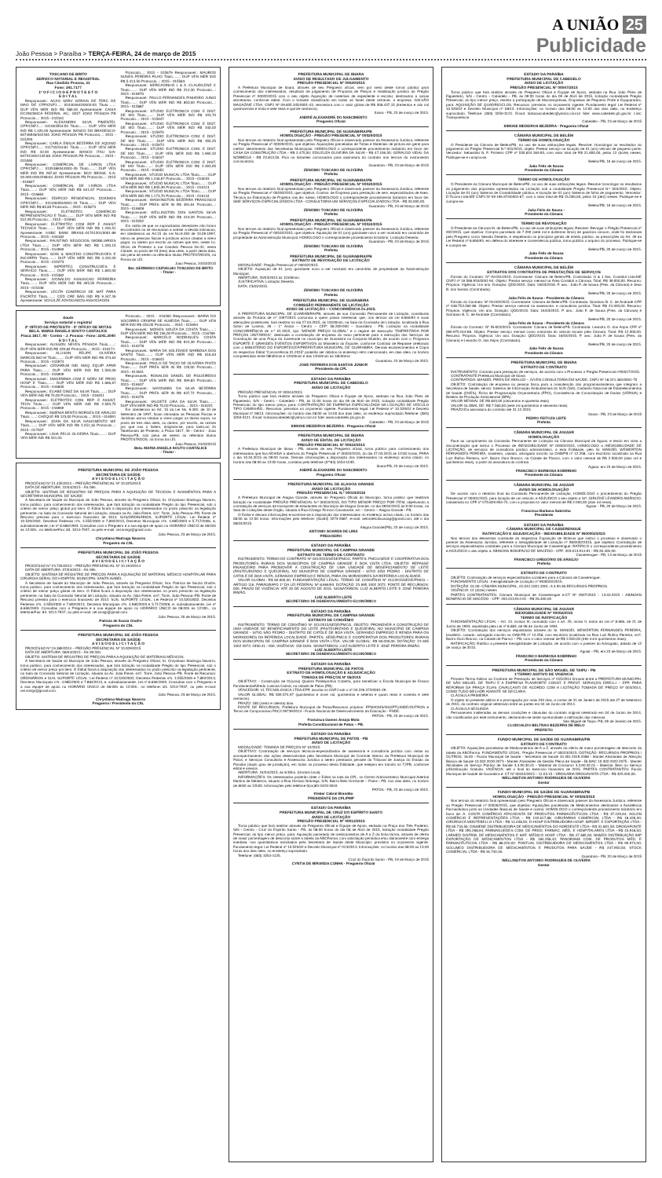A UNIÃO 25
Publicidade
João Pessoa > Paraíba > TERÇA-FEIRA, 24 de março de 2015
TOSCANO DE BRITO
SERVICO NOTARIAL E REGISTRAL
Rua Cândido Pessoa, 31
Fone: 241.7177
1º O F I C I O D E P R O T E S T O
E D I T A L
Responsavel.: ACAO SERV GERAIS DE TERC DE MAO DE CPF/CNPJ....: 024404642/0002-03 Titulo.......: DUP VEN MER IND R$ 589,00 Apresentante: CAIXA ECONOMICA FEDERAL AG.: 0037 JOAO PESSOA PB Protocolo...: 2015 - 015161
Responsavel.: ALEXANDRA SILVA PIMENTEL CPF/CNPJ....: 041063554-50 Titulo.......: DUP VEN MER IND R$ 1.420,00 Apresentante: BANCO DO BRADESCO-60746948/342340 JOAO PESSOA PB Protocolo...: 2015 - 015293
Responsavel.: CARLA EMILIA BEZERRA DE AQUINO CPF/CNPJ....: 011733234-81 Titulo.......: DUP VEN MER IND R$ 32,00 Apresentante: BANCO ITAU S/A-60701190/4132-80 JOAO PESSOA PB Protocolo...: 2015 - 015060
Responsavel.: COMERCIAL DE LIVROS LTDA CPF/CNPJ....: 010538934/0001-35 Titulo.......: DUP VEN MER IND R$ 287,62 Apresentante: BCO BRASIL S.A-00.000.000/4298-64 JOAO PESSOA PB Protocolo...: 2015 - 016847
Responsavel.: COMERCIAL DE LIVROS LTDA Titulo.......: DUP VEN MER IND R$ 641,67 Protocolo...: 2015 - 016864
Responsavel.: EDIFICIO RESIDENCIAL DOKIMOS CPF/CNPJ....: 011108450/0001-19 Titulo.......: DUP VEN MER IND R$ 85,83 Protocolo...: 2015 - 015873
Responsavel.: ELETROTEC COMERCIO REPRESENTACAO E Titulo.......: DUP VEN MER IND R$ 512,95 Protocolo...: 2015 - 015981
Responsavel.: ELETROTEC COM REP E ASSIST TECNICA Titulo.......: DUP VEN MER IND R$ 1.240,51 Apresentante: HSBC BANK BRASIL-01701201/0001-89 Protocolo...: 2015 - 016182
Responsavel.: FAUSTINO NEGOCIOS IMOBILIARIOS LTDA Titulo.......: DUP VEN MER IND R$ 1.200,15 Protocolo...: 2015 - 014990
Responsavel.: GOIS & MACEDO CONSTRUCOES E INCORPO Titulo.......: DUP VEN MER IND R$ 4.432,00 Protocolo...: 2015 - 015273
Responsavel.: IMPERTEC CONSTRUCOES E SERVICO Titulo.......: DUP VEN MER IND R$ 1.840,00 Protocolo...: 2015 - 015382
Responsavel.: IVONALDO ASSUNCAO FERREIRA Titulo.......: DUP VEN MER IND R$ 495,50 Protocolo...: 2015 - 015348
Responsavel.: LECITA COMERCIO DE MAT PARA ESCRITO Titulo.......: CED CRE BAN IND R$ 9.447,26 Apresentante: SCHULZE ADVOGADOS ASSOCIADOS
Protocolo...: 2015 - 015679 Responsavel.: MAUROD NUNES PEREIRA FILHO Titulo.......: DUP VEN MER IND R$ 5.413,50 Protocolo...: 2015 - 015583
Responsavel.: MERCADINHO L & A -CLAUDILENE C Titulo.......: DUP VEN MER IND R$ 212,30 Protocolo...: 2015 - 016970
Responsavel.: PAULO FERNANDES PINHEIRO JUNIO Titulo.......: DUP VEN MER IND R$ 850,00 Protocolo...: 2015 - 015887
Responsavel.: STUDIO ELETRONICA COM. E DIST. DE MO Titulo.......: DUP VEN MER IND R$ 103,70 Protocolo...: 2015 - 015947
Responsavel.: STUDIO ELETRONICA COM. E DIST. DE MO Titulo.......: DUP VEN MER IND R$ 340,02 Protocolo...: 2015 - 015970
Responsavel.: STUDIO ELETRONICA COM. E DIST. DE MO Titulo.......: DUP VEN MER IND R$ 355,25 Protocolo...: 2015 - 015973
Responsavel.: STUDIO ELETRONICA COM. E DIST. DE MO Titulo.......: DUP VEN MER IND R$ 1.990,32 Protocolo...: 2015 - 016047
Responsavel.: STUDIO ELETRONICA COM. E DIST. DE MO Titulo.......: DUP VEN MER IND R$ 2.493,95 Protocolo...: 2015 - 016051
Responsavel.: STUDIO MUSICAL LTDA Titulo.......: DUP VEN MER IND R$ 1.246,97 Protocolo...: 2015 - 016033
Responsavel.: STUDIO MUSICAL LTDA Titulo.......: DUP VEN MER IND R$ 1.605,39 Protocolo...: 2015 - 016113
Responsavel.: STUDIO MUSICAL LTDA Titulo.......: DUP VEN MER IND R$ 1.173,70 Protocolo...: 2015 - 016144
Responsavel.: WASHINGTON BEZERRA FRANCISCO Titulo.......: DUP PRES SER IN R$ 491,64 Protocolo...: 2015 - 016828
Responsavel.: WELLINGTON DOS SANTOS SILVA Titulo.......: DUP VEN MER IND R$ 419,29 Protocolo...: 2015 - 015052
Em razão de que os supracitados devedores não foram encontrados ou se recusaram a aceitar a devida intimacao, em obediencia ao Art.15 da Lei No.9.492 de 10.09.1997, intimo as pessoas físicas e jurídicas acima citadas a virem pagar, ou darem por escrito as razoes que tem, neste 1o. Ofício de Protesto a rua Candido Pessoa No.31, nesta Cidade, no prazo de 03 (tres) dias uteis, a partir desta data, sob pena de serem os referidos títulos PROTESTADOS, na Forma da LEI.
Joao Pessoa, 24/03/2015
Bel. GERMANO CARVALHO TOSCANO DE BRITO
- Titular -
Souto
Serviço notarial e registral
2º OFÍCIO DE PROTESTO - 5º OFÍCIO DE NOTAS
BELA. MARIA ÂNGELA SOUTO CANTALICE
Praca 1817, 40 - Centro - J. Pessoa - Fone: 3241.3040
E D I T A L
Responsavel.: ALISSON NEVES PESSOA Titulo.......: DUP VEN MER IND R$ 429,84 Protocolo...: 2015 - 016171
Responsavel.: ALLISON FELIPE OLIVEIRA MARCOLINO M Titulo.......: DUP VEN MER IND R$ 373,62 Protocolo...: 2015 - 015974
Responsavel.: CENARIUM IND. MAQ. EQUIP. APAR PARA Titulo.......: DUP VEN MER IND R$ 1.500,00 Protocolo...: 2015 - 016909
Responsavel.: DIAGFARMA COM E SERV DE PROD HOSP E Titulo.......: DUP VEN MER IND R$ 1.666,67 Protocolo...: 2015 - 016835
Responsavel.: ELIABE DINIZ DA SILVA Titulo.......: DUP VEN MER IND R$ 70,00 Protocolo...: 2015 - 016201
Responsavel.: ELETROTEC COM. REP. E ASSIST. TECN Titulo.......: DUP VEN MER IND R$ 2.593,75 Protocolo...: 2015 - 016969
Responsavel.: ISMENIA BENTO BORGES DE ARAUJO Titulo.......: CHEQUE R$ 123,00 Protocolo...: 2015 - 016591
Responsavel.: JOAN DA SILVA NASCIMENTO ME Titulo.......: DUP VEN MER IND R$ 2.251,18 Protocolo...: 2015 - 017007
Responsavel.: LIGIA FELIX OLIVEIRA Titulo.......: DUP VEN MER IND R$ 331,03
Protocolo...: 2015 - 016300 Responsavel.: MARIA DO SOCORRO CRISPIM DE ALMEIDA Titulo.......: DUP VEN MER IND R$ 450,00 Protocolo...: 2015 - 015694
Responsavel.: MOISES SOUZA DA COSTA Titulo.......: DUP VEN MER IND R$ 156,00 Protocolo...: 2015 - 016789
Responsavel.: MARCELO RODRIGUES COSTA Titulo.......: DUP VEN MER IND R$ 924,39 Protocolo...: 2015 - 016278
Responsavel.: MARIA DA SOLEDADE BARBOSA DOS SANTO Titulo.......: DUP VEN MER IND R$ 616,63 Protocolo...: 2015 - 016643
Responsavel.: PAULO DE TACIO DE OLIVEIRA PINTO Titulo.......: DUP PRES SER IN R$ 120,00 Protocolo...: 2015 - 013631
Responsavel.: RONALDO DANIEL DE FIGUEIREDO Titulo.......: DUP VEN MER IND R$ 399,83 Protocolo...: 2015 - 016637
Responsavel.: SAYONARA DA SILVA BEZERRA Titulo.......: DUP PRES SER IN R$ 637,72 Protocolo...: 2015 - 016276
Responsavel.: VALDETE LIRA DA SILVA Titulo.......: DUP VEN MER IND R$ 70,00 Protocolo...: 2015 - 016221
Em obediencia ao Art. 15 da Lei No. 9.492, de 10 de Setembro de 1997, ficam intimadas as Pessoas Fisicas e Juridicas acima citadas a virem pagar os titulos supra, no prazo de tres dias uteis, ou darem, por escrito, as razoes por que nao o fazem, dirigindo-se, para tanto,ao 2o Tabelionato de Protesto, a Praca 1817, 40 - Centro - Joao Pessoa-PB, sob pena de serem os referidos titulos PROTESTADOS, na forma da LEI.
Joao Pessoa, 24/03/2015
Bela. MARIA ANGELA SOUTO CANTALICE
- Titular -
PREFEITURA MUNICIPAL DE JOÃO PESSOA
SECRETARIA DE SAÚDE
A V I S O D E L I C I T A Ç Ã O
PROCESSO Nº 21.435/2014 – PREGÃO PRESENCIAL Nº 10.025/2015
DATA DE ABERTURA: 22/04/2015 - ÀS 09h.
OBJETO: SISTEMA DE REGISTRO DE PREÇOS PARA A AQUISIÇÃO DE TECIDOS E AVIAMENTOS PARA A SECRETARIA MUNICIPAL DE SAÚDE
A Secretaria de Saúde do Município de João Pessoa, através do Pregoeiro Oficial, Sr. Chrystiano Madruga Navarro, torna público, para conhecimento dos interessados, que fará licitação na modalidade Pregão do tipo Presencial, sob o critério de menor preço global por item. O Edital ficará à disposição dos interessados no prazo prescrito na legislação pertinente, na Sala da Comissão Setorial de Licitação, situada na Av. Júlia Freire, s/nº, Torre, João Pessoa–PB. Fonte de Recurso prevista para o exercício financeiro de 2014: SUS/ORDINÁRIOS. SUPORTE LEGAL: Lei Federal nº 10.520/2002, Decretos Federais nºs. 3.555/2000 e 7.892/2013, Decretos Municipais nºs. 4.985/2003 e 5.717/2006, e, subsidiariamente, Lei nº 8.666/1993. Consultas com o Pregoeiro e a sua equipe de apoio no HORÁRIO ÚNICO de 08:00h às 12:00h., no telefone/Fax: 83. 3214-7937, ou pelo e-mail: cel.smsjp@gmail.com.
João Pessoa, 23 de Março de 2015.
Chrystiano Madruga Navarro
Pregoeiro da CSL
PREFEITURA MUNICIPAL DE JOÃO PESSOA
SECRETARIA DE SAÚDE
A V I S O D E L I C I T A Ç Ã O
PROCESSO Nº 23.726/2013 – PREGÃO PRESENCIAL Nº 10.193/2014
DATA DE ABERTURA: 07/04/2015 - ÀS 09h.
OBJETO: SISTEMA DE REGISTRO DE PREÇOS PARA A AQUISIÇÃO DE MATERIAL MÉDICO HOSPITALAR PARA CIRURGIA GERAL DO HOSPITAL MUNICIPAL SANTA ISABEL
A Secretaria de Saúde do Município de João Pessoa, através da Pregoeira Oficial, Sra. Patrícia de Souza Onofre, torna público, para conhecimento dos interessados, que fará licitação na modalidade Pregão do tipo Presencial, sob o critério de menor preço global do item. O Edital ficará à disposição dos interessados no prazo prescrito na legislação pertinente, na Sala da Comissão Setorial de Licitação, situada na Av. Júlia Freire, s/nº, Torre, João Pessoa–PB. Fonte de Recurso prevista para o exercício financeiro de 2014: SUS. SUPORTE LEGAL: Lei Federal nº 10.520/2002, Decretos Federais nºs. 3.555/2000 e 7.892/2013, Decretos Municipais nºs. 4.985/2003 e 5.717/2006, e, subsidiariamente, Lei nº 8.666/1993. Consultas com a Pregoeira e a sua equipe de apoio no HORÁRIO ÚNICO de 08:00h às 12:00h., no telefone/Fax: 83. 3214-7937, ou pelo e-mail: cel.smsjp@gmail.com.
João Pessoa, 20 de Março de 2015.
Patrícia de Souza Onofre
Pregoeira da CSL
PREFEITURA MUNICIPAL DE JOÃO PESSOA
SECRETARIA DE SAÚDE
A V I S O D E L I C I T A Ç Ã O
PROCESSO Nº 19.389/2014 – PREGÃO PRESENCIAL Nº 10.009/2015
DATA DE ABERTURA: 08/04/2015 - ÀS 09:30h.
OBJETO: SISTEMA DE REGISTRO DE PREÇOS PARA A AQUISIÇÃO DE MATERIAIS MÉDICOS.
A Secretaria de Saúde do Município de João Pessoa, através do Pregoeiro Oficial, Sr. Chrystiano Madruga Navarro, torna público, para conhecimento dos interessados, que fará licitação na modalidade Pregão do tipo Presencial, sob o critério de menor preço por item. O Edital ficará à disposição dos interessados no prazo prescrito na legislação pertinente, na Sala da Comissão Setorial de Licitação, situada na Av. Júlia Freire, s/nº, Torre, João Pessoa–PB. Fonte de Recursos: ORDINÁRIOS e SUS. SUPORTE LEGAL: Lei Federal nº 10.520/2002, Decretos Federais nºs. 3.555/2000 e 7.892/2013, Decretos Municipais nºs. 4.985/2003 e 7.884/2013, e, subsidiariamente, Lei nº 8.666/1993. Consultas com o Pregoeiro e a sua equipe de apoio no HORÁRIO ÚNICO de 08:00h às 12:00h., no telefone: 83. 3214-7937, ou pelo e-mail: cel.smsjp@gmail.com.
João Pessoa, 23 de Março de 2015.
Chrystiano Madruga Navarro
Pregoeiro / Presidente da CSL
PREFEITURA MUNICIPAL DE IBIARA
AVISO DE RESULTADO DE JULGAMENTO
PREGÃO PRESENCIAL Nº 00020/2015
A Prefeitura Municipal de Ibiara, através de seu Pregoeiro oficial, vem por meio deste tornar público para conhecimento dos interessados, resultado de julgamento de Proposta de Preços e Habilitação jurídica do Pregão Presencial nº 00020/2015 com o seu objeto Aquisição de materiais de expediente e escolar, destinados a varias secretarias, conforme edital. Com o licitante classificado em todas as fases deste certame, a empresa: GALVÃO MAGAZINE LTDA, CNPJ Nº 09.605.345/0001-43, vencedora com o valor global de R$ 308.437,15 (trezentos e oito mil quatrocentos e trinta e sete reais e quinze centavos).
Ibiara - PB, 23 de março de 2015.
ANDRÉ ALEXANDRE DO NASCIMENTO
Pregoeiro Oficial
PREFEITURA MUNICIPAL DE GUARABIRA/PB
HOMOLOGAÇÃO - PREGÃO PRESENCIAL Nº 00029/2015
Nos termos do relatório final apresentado pelo Pregoeiro Oficial e observado parecer da Assessoria Jurídica, referente ao Pregão Presencial nº 00029/2015, que objetiva: Aquisições parceladas de Tintas e Materiais de pintura em geral para melhor atendimento das Secretarias Municipais; HOMOLOGO o correspondente procedimento licitatório em favor de: CASA DA CONSTRUÇÃO LTDA - R$ 2.475,50; EDILEUZA OLIVEIRA DA SILVA - R$ 47.106,50; GERALDO VIDAL DA NÓBREGA - R$ 22.813,50. Fica os licitantes convocados para assinatura do contrato nos termos do instrumento convocatório.
Guarabira - PB, 23 de Março de 2015
ZENÓBIO TOSCANO DE OLIVEIRA
Prefeito
PREFEITURA MUNICIPAL DE GUARABIRA/PB
HOMOLOGAÇÃO - PREGÃO PRESENCIAL Nº 00030/2015
Nos termos do relatório final apresentado pelo Pregoeiro Oficial e observado parecer da Assessoria Jurídica, referente ao Pregão Presencial nº 00030/2015, que objetiva: Contrat. de Empresa para prestação de serv. especializados de Ases. Técnica na Elaboração de Projetos nas div. áreas; HOMOLOGO o correspondente procedimento licitatório em favor de: SME SERVIÇOS ESPECIALIZADOS LTDA - CONSULTORIA UM SERVIÇOS ESPECIALIZADOS LTDA - R$ 30.000,00.
Guarabira - PB, 23 de Março de 2015
ZENÓBIO TOSCANO DE OLIVEIRA
Prefeito
PREFEITURA MUNICIPAL DE GUARABIRA/PB
HOMOLOGAÇÃO - PREGÃO PRESENCIAL Nº 00032/2015
Nos termos do relatório final apresentado pelo Pregoeiro Oficial e observado parecer da Assessoria Jurídica, referente ao Pregão Presencial nº 00032/2015, que objetiva: Aquisição de 01 (um) guindaste novo a ser montado em caminhão de propriedade da Administração Municipal; HOMOLOGO o correspondente procedimento licitatório: Licitação Deserta.
Guarabira - PB, 23 de Março de 2015
ZENÓBIO TOSCANO DE OLIVEIRA
Prefeito
PREFEITURA MUNICIPAL DE GUARABIRA/PB
EXTRATO DE REVOGAÇÃO DE LICITAÇÃO
MODALIDADE: Pregão Presencial nº 00032/2015.
OBJETO: Aquisição de 01 (um) guindaste novo a ser montado em caminhão de propriedade da Administração Municipal.
ABERTURA: 20/03/2015 às 11h00min.
JUSTIFICATIVA: Licitação Deserta.
DATA: 23/03/2015.
ZENÓBIO TOSCANO DE OLIVEIRA
Prefeito
PREFEITURA MUNICIPAL DE GUARABIRA
COMISSÃO PERMANENTE DE LICITAÇÃO
AVISO DE LICITAÇÃO – CONCORRÊNCIA 01.2015.
A PREFEITURA MUNICIPAL DE GUARABIRA/PB, através de sua Comissão Permanente de Licitação, constituída através da Portaria de nº 1097/2015 comunica a quem possa interessar que, nos termos da Lei 8.666/93 e suas alterações posteriores, fará realizar no dia 27.04.2015, às 10h00min, na Sala da Comissão de Licitação, localizada à Rua Solon de Lucena, 26 – 1° Andar – Centro – CEP: 58.200-000 – Guarabira - PB, Licitação na modalidade CONCORRÊNCIA de n.º 01.2015, tipo "MENOR PREÇO GLOBAL" e o regime de execução "EMPREITADA POR PREÇOS UNITÁRIOS", destinada a contratação de empresa do ramo pertinente para a execução dos Serviços de Construção de uma Praça da Juventude no município de Guarabira no Conjunto Mutirão, de acordo com o Programa ESPORTE E GRANDES EVENTOS ESPORTIVOS do Ministério do Esporte, conforme Contrato de Repasse celebrado com o MINISTÉRIO DO ESPORTE/CEF/PREFEITURA MUNICIPAL DE GUARABIRA. Demais esclarecimentos e Cópia do respectivo Edital "Concorrência 01.2015" poderão ser obtidos no endereço retro mencionado, em dias úteis, no horário compreendido entre 08h00min e 12h00min e das 14h00min às 18h00min
Guarabira, 23 de Março de 2015.
JOSÉ FERREIRA DOS SANTOS JÚNIOR
Presidente da CPL
ESTADO DA PARAÍBA
PREFEITURA MUNICIPAL DE CABEDELO
AVISO DE LICITAÇÃO
PREGÃO PRESENCIAL Nº 00044/2015
Torna público que fará realizar através do Pregoeiro Oficial e Equipe de Apoio, sediada na Rua João Pires de Figueiredo, S/N - Centro - Cabedelo - PB, às 11:00 horas do dia 09 de Abril de 2015, licitação modalidade Pregão Presencial, do tipo menor preço, para: CONTRATAÇÃO DE EMPRESA ESPECIALIZADA NA LOCAÇÃO DE VEÍCULO TIPO CAMINHÃO.. Recursos: previstos no orçamento vigente. Fundamento legal: Lei Federal nº 10.520/02 e Decreto Municipal nº 08/13. Informações: no horário das 08:00 as 14:00 dos dias úteis, no endereço supracitado.Telefone: (083) 3250-3121. Email: licitacaocabedelo@yahoo.com.br Site: www.cabedelo.pb.gov.br
Cabedelo - PB, 23 de Março de 2015
SIMONE MEDEIROS BEZERRA - Pregoeira Oficial
PREFEITURA MUNICIPAL DE IBIARA
AVISO DE EDITAL DE LICITAÇÃO
PREGÃO PRESENCIAL Nº 00022/2015
A Prefeitura Municipal de Ibiara - PB, através de seu Pregoeiro oficial, torna público para conhecimento dos interessados que fica ADIADA a abertura do Pregão Presencial nº 00022/2015, do dia 27.03.2015 às 10:00 horas, PARA o dia 10.04.2015 às 09:00 horas. Demais informações a disposição dos interessados no endereço acima citado, no horário das 08:00 as 12:00 horas, contatos pelo telefone (0**83) 3454-1035.
Ibiara-PB, 23 de março de 2015.
ANDRÉ ALEXANDRE DO NASCIMENTO
Pregoeiro Oficial
PREFEITURA MUNICIPAL DE ALAGOA GRANDE
AVISO DE LICITAÇÃO
PREGÃO PRESENCIAL N.º 00010/2015
A Prefeitura Municipal de Alagoa Grande, através do Pregoeiro Oficial do Município, torna público que realizará licitação na modalidade PREGÃO PRESENCIAL N.º 00010/2015, DO TIPO MENOR PREÇO POR ITEM, objetivando a contratação de serviços de transporte de estudantes do Município de Alagoa Grande, no dia 09/04/2015 às 9:00 horas, na Sala de Licitações deste Órgão, situada à Rua Cônego Firmino Cavalcante, s/n – Centro – Alagoa Grande - PB.
O Edital e demais informações encontram-se à disposição dos interessados no endereço acima citado, no horário das 08:00 às 12:00 horas. Informações pelo telefone: (0xx83) 3273-2687, e-mail: setordelicitacaoag@gmail.com, até o dia 08/04/2015.
Alagoa Grande(PB), 23 de março de 2015.
ANTONIO SOARES DE LIMA
PREGOEIRO
ESTADO DA PARAÍBA
PREFEITURA MUNICIPAL DE CAMPINA GRANDE
EXTRATO DE TERMO DE CONTRATO
INSTRUMENTO: TERMO DE CONTRATO Nº 001/2015/SEDE/PMCG. PARTES: PMCG/SEDE E COOPERATIVA DOS PRODUTORES RURAIS DOS MUNICÍPIOS DE CAMPINA GRANDE E BOA VISTA LTDA. OBJETO: REPASSE FINANCEIRO PARA PROMOVER A CONSTRUÇÃO DE UMA UNIDADE DE BENEFICIAMENTO DE LEITE (PASTEURIZADO E QUEIJEIRA), NO MUNICÍPIO DE CAMPINA GRANDE - SITIO SÃO PEDRO - DISTRITO DE CATOLÉ DE BOA VISTA, GERANDO EMPREGO E RENDA, PARA OS MORADORES DA REFERIDA LOCALIDADE.
VALOR GLOBAL: R$ 60.000,00. FUNDAMENTAÇÃO LEGAL: TERMO DE CONVÊNIO Nº 011/2015/SEDE/PMCG – ARTIGO 116, PARÁGRAFO 1º DA LEI FEDERAL Nº 8.666/93. DOTAÇÃO: 23 695 1002 2072. FONTE DE RECURSOS: 000. PRAZO DE VIGÊNCIA: ATÉ 20 DE AGOSTO DE 2015. SIGNATÁRIOS: LUIZ ALBERTO LEITE E JOSÉ PEREIRA IRMÃO.
LUIZ ALBERTO LEITE
SECRETÁRIO DE DESENVOLVIMENTO ECONÔMICO
ESTADO DA PARAÍBA
PREFEITURA MUNICIPAL DE CAMPINA GRANDE
EXTRATO DE CONVÊNIO
INSTRUMENTO: TERMO DE CONVÊNIO Nº 011/2015/SEDE/PMCG. OBJETO: PROMOVER A CONSTRUÇÃO DE UMA UNIDADE DE BENEFICIAMENTO DO LEITE (PASTEURIZADO E QUEIJEIRA), NO MUNICÍPIO DE CAMPINA GRANDE - SITIO SÃO PEDRO - DISTRITO DE CATOLÉ DE BOA VISTA, GERANDO EMPREGO E RENDA PARA OS MORADORES DA REFERIDA LOCALIDADE. PARTES: SEDE/PMCG E COOPERATIVA DOS PRODUTORES RURAIS DOS MUNICIPIOS DE CAMPINA GRANDE E BOA VISTA LTDA. VALOR GLOBAL: R$ 60.000,00. DOTAÇÃO: 23 695 1002 2072; 3350.41 - 000. VIGÊNCIA: 150 DIAS. SIGNATÁRIOS: LUIZ ALBERTO LEITE E JOSÉ PEREIRA IRMÃO.
LUIZ ALBERTO LEITE
SECRETÁRIO DE DESENVOLVIMENTO ECONÔMICO
ESTADO DA PARAÍBA
PREFEITURA MUNICIPAL DE PATOS
EXTRATO DE HOMOLOGAÇÃO E ADJUDICAÇÃO
TOMADA DE PREÇOS Nº 06/2015
OBJETIVO: - Construção de 01(uma) Quadra Poliesportiva Coberta, para beneficiar a Escola Municipal de Ensino FundamentalAlfredo Lustosa Cabral, na cidade de Patos (PB).
VENCEDOR: VL TECNOLOGICA LTDA-EPP, inscrita no CNPJ sob o nº 03.226.372/0001-29.
VALOR GLOBAL: R$ 509.574,97 (quinhentos e nove mil, quinhentos e setenta e quaro reais e noventa e sete centavos).
PRAZO: 180 (cento e oitenta) dias.
FONTE DE RECURSOS: Prefeitura Municipal de Patos/Recursos próprios: FPM/ICMS/ISS/IPTU/MDE/OUTROS e Termo de Compromisso PAC2 09739/2014 - Fundo Nacional de Desenvolvimento da Educação - FNDE.
PATOS - PB, 23 de março de 2015.
Francisca Gomes Araújo Mota
Prefeita Constitucional de Patos – PB.
ESTADO DA PARAÍBA
PREFEITURA MUNICIPAL DE PATOS - PB
AVISO DE LICITAÇÃO
MODALIDADE: TOMADA DE PREÇOS Nº 10/2015
OBJETIVO: Contratação de serviços técnicos-especializados de assessoria e consultoria jurídica com vistas ao acompanhamento das ações desenvolvidas pela Secretaria Municipal de Controle Interno da Prefeitura Municipal de Patos; e Serviços Consultoria e Assessoria Jurídica a serem prestados perante do Tribunal de Justiça do Estado da Paraíba (duplo grau de jurisdição), em todos os processo desta Edilidade, que estejam em tramito no TJPB, conforme edital e anexos.
ABERTURA: 24/04/2015, às 8:30hs. (Horário local).
INFORMAÇÕES: Os interessados poderão obter o Edital na sala da CPL, no Centro Administrativo Municipal Aderbal Martins de Medeiros, situado à Rua Horácio Nóbrega, S/N, Bairro Belo Horizonte – Patos - PB, nos dias úteis, no horário de 8h00 as 12h00. Informações pelo telefone 0(xx)83-3423-3610.
PATOS - PB, 23 de março de 2015.
Kleber Cabral Brandão
PRESIDENTE DA CPL/PMP
ESTADO DA PARAÍBA
PREFEITURA MUNICIPAL DE CRUZ DO ESPÍRITO SANTO
AVISO DE LICITAÇÃO
PREGÃO PRESENCIAL Nº 00012/2015
Torna público que fará realizar através da Pregoeira Oficial e Equipe de Apoio, sediada na Praça dos Três Poderes, S/N - Centro - Cruz do Espírito Santo - PB, às 08:00 horas do dia 08 de Abril de 2015, licitação modalidade Pregão Presencial, do tipo menor preço, para: Aquisição parcelado de medicamentos de A a Z da linha farma, através de oferta de maior porcentagem de desconto sobre a tabela da ABCFarma, com solicitação periódica e/ou diariamente com entrega imediata, nos quantitativos solicitados pela Secretaria de Saúde deste Município: previstos no orçamento vigente. Fundamento legal: Lei Federal nº 10.520/02 e Decreto Municipal nº 013/2013. Informações: no horário das 08:00 as 13:00 horas dos dias úteis, no endereço supracitado.
Telefone: (083) 3254-1125.
Cruz do Espírito Santo - PB, 19 de Março de 2015
CYNTIA DE MIRANDA CUNHA - Pregoeira Oficial
ESTADO DA PARAÍBA
PREFEITURA MUNICIPAL DE CABEDELO
AVISO DE LICITAÇÃO
PREGÃO PRESENCIAL Nº 00047/2015
Torna público que fará realizar através do Pregoeiro Oficial e Equipe de Apoio, sediada na Rua João Pires de Figueiredo, S/N - Centro - Cabedelo - PB, às 09:00 horas do dia 09 de Abril de 2015, licitação modalidade Pregão Presencial, do tipo menor preço, restrita à participação de Microempresas, Empresas de Pequeno Porte e Equiparados, para: AQUISIÇÃO DE QUADRICICLOS. Recursos: previstos no orçamento vigente. Fundamento legal: Lei Federal nº 10.520/02 e Decreto Municipal nº 08/13. Informações: no horário das 08:00 as 14:00 dos dias úteis, no endereço supracitado. Telefone: (083) 3250-3121. Email: licitacaocabedelo@yahoo.com.br Site: www.cabedelo.pb.gov.br. Link: Transparencia
Cabedelo - PB, 23 de Março de 2015
SIMONE MEDEIROS BEZERRA - Pregoeira Oficial
CÂMARA MUNICIPAL DE BELÉM
TERMO DE HOMOLOGAÇÃO
O Presidente da Câmara de Belém/PB, no uso de suas atribuições legais. Resolve: Homologar os resultados do julgamento do Pregão Presencial N.º 001/2015, objeto: Prestar serviço na locação de 01 (um) veículo de pequeno porte. Vencedor: Sebastião N. F. Pinheiro CPF nº 530.624.184-00, com valor total de R$ 21.600,00, pelos 12 (doze) meses. Publique-se e cumpra-se.
Belém/PB, 16 de março de 2015.
João Félix de Sousa
Presidente da Câmara
TERMO DE HOMOLOGAÇÃO
O Presidente da Câmara Municipal de Belém/PB, no uso de suas atribuições legais. Resolve homologar os resultados do julgamento das propostas apresentadas na Licitação sob a modalidade Pregão Presencial N.º 003/2015. Objeto: Locação de 01 (um) Sistema de Contabilidade pública, e locação de 01 (um) Sistema de folha de pagamento. Vencedor: E-Ticons Ltda-ME CNPJ Nº 09.196.974/0001-67, com o valor total de R$ 15.000,00, pelos 10 (dez) meses. Publique-se e cumpra-se.
Belém/PB, 16 de março de 2015.
João Félix de Sousa -
Presidente da Câmara
TERMO DE REVOGAÇÃO
O Presidente da Câmara M. de Belem/PB, no uso de suas atribuições legais; Resolve: Revogar o Pregão Presencial nº 002/2015, que objetiva: Compra parcelado de 7.200 (sete mil e duzentos litros) de gasolina comum, onde foi declarada pelo Pregoeiro como Sessão Deserta, e respeitando os princípios gerais de direito público, as prescrições do Art. 49 da Lei Federal nº 8.666/93, em defesa do interesse e conveniência pública, torna público o arquivo do processo. Publique-se e cumpra-se.
Belém/PB, 20 de março de 2015.
João Félix de Sousa
Presidente da Câmara
CÂMARA MUNICIPAL DE BELÉM
EXTRATOS DOS CONTRATOS DE PRESTAÇÕES DE SERVIÇOS
Extrato do Contrato: Nº IN-001/2015. Contratante: Câmara de Belém/PB. Contratada: H & J Ass. Contábil Ltda-ME CNPJ nº 19.566.954/0001-94. Objeto: Prestar serviço mensal na Área Contábil a Câmara. Total: R$ 39.000,00. Recurso: Próprios. Vigência: Um ano. Dotação: QDD/2015. Data: 16/03/2016. P. ass.: João F. de Sousa (Pres. da Câmara) e Jean B. dos Santos (Contratada).
Belém/PB, 20 de março de 2015.
João Félix de Sousa - Presidente da Câmara
Extrato do Contrato: Nº IN-002/2015. Contratante: Câmara de Belém/PB. Contratada: Giordano B. C. de Andrade CPF nº 048.753.284-86. Objeto: Prestar serviço mensal na assessoria. e consultoria jurídica. Total: R$ 24.000,00. Recurso: Próprios. Vigência: Um ano. Dotação: QDD/2015. Data: 16/03/2015. P. ass.: João F. de Sousa (Pres. da Câmara) e Giordano B. C. de Andrade (Contratado).
Belém/PB, 20 de março de 2015.
João Félix de Sousa - Presidente da Câmara
Extrato do Contrato: Nº IN-003/2015. Contratante: Câmara de Belém/PB. Contratada: Leandro O. dos Anjos CPF nº 069.975.014-86. Objeto: Prestar serviço mensal como motorista do veículo locado pela Câmara. Total: R$ 12.000,00. Recurso: Próprios. Vigência: Um ano. Dotação: QDD/2015. Data: 16/03/2015. P. ass.: João F. de Sousa (Pres. da Câmara) e Leandro O. dos Anjos (Contratado).
Belém/PB, 20 de março de 2015.
João Félix de Sousa
Presidente da Câmara
PREFEITURA MUNICIPAL DE IBIARA
EXTRATO DE CONTRATO
INSTRUMENTO: Contrato para prestação de serviços, de acordo com o Processo o Pregão Presencial nº00017/2015.
CONTRATANTE:Prefeitura Municipal de Ibiara
CONTRATADA: MANOEL PIRES DE ARAUJO – JVVEN CONSULTORIA EM SAÚDE, CNPJ Nº 18.221.482/0001-75
OBJETO: Contratação de empresa ou pessoa física para a manutenção dos programas/sistema que integram a Secretaria de Saúde, sendo: Sistema de Informação Ambulatoriais do SUS (SIA), Cadastro Nacional de Estabelecimentos de Saúde (CNES), Ficha de Programação Orçamentaria (FPO), Consistência de Consolidação de Dados (VERSIA) e Boletim de Produção Ambulatorial (BPA).
VALOR MENSAL DE R$ 840,00 (oitocentos e quarenta reais)
VALOR GLOBAL DE: R$ 7.560,00 (sete mil quinhentos e sessenta reais)
PRAZO:Da assinatura do contrato até 31.12.2015.
Ibiara - PB, 23 de Março de 2015
PEDRO FEITOZA LEITE
Prefeito
CÂMARA MUNICIPAL DE AGUIAR
HOMOLOGAÇÃO
Face ao cumprimento da Comissão Permanente de Licitação da Câmara Municipal de Aguiar, e tendo em vista a documentação que instrui o Processo de INEXIGIBILIDADE Nº 00002/2015, HOMOLOGO a INEXIGIBILIDADE DE LICITAÇÃO, de serviços de consultoria jurídico administrativo, a esta Edilidade, pelo Sr. MANOEL WEWERTON FERNANDES PEREIRA, brasileiro, casado, advogado inscrito na OAB/PB nº 12.258, com escritório localizada na Rua Luiz Rufino Ferreira, s/nº, Bairro Ouro Branco, na Cidade de Piancó, com o valor mensal de R$ 2.500,00 (dois mil e quinhentos reais), a partir da assinatura do contrato.
Aguiar, em 23 de Março de 2015.
FRANCISCO BARBOSA SOBRINHO
Presidente da Câmara
CÂMARA MUNICIPAL DE AGUIAR
AVISO DE HOMOLOGAÇÃO
De acordo com o relatório final da Comissão Permanente de Licitação, HOMOLOGO o procedimento do Pregão Presencial nº 00001/2015, para locação de um veículo, e ADJUDICO o seu objeto a Srª. GIRLENE LEANDRO AMÂNCIO, cadastrada no CPF nº 070.829.954-74, com a proposta no valor mensal de R$ 2.000,00 (dois mil reais).
Aguiar - PB, 20 de Março de 2015.
Francisco Barbosa Sobrinho
Presidente
ESTADO DA PARAÍBA
CÂMARA MUNICIPAL DE CASSERENGUE
RATIFICAÇÃO E ADJUDICAÇÃO - INEXIGIBILIDADE Nº IN00002/2015
Nos termos dos elementos constante da respectiva Exposição de Motivos que instruí o processo e observado o parecer da Assessoria Jurídica, referente a Inexigibilidade de Licitação nº IN00002/2015, que objetiva: Contratação de serviços especializados contábeis para a Câmara Municipal de Casserengue; RATIFICO o correspondente procedimento e ADJUDICO o seu objeto a: ABINOAN BONIFÁCIO DE MACEDO - CPF: 203.013.914-91 - R$ 26.400,00.
Casserengue - PB, 13 de Março de 2015
FRANCISCO GREGÓRIO DE ARAÚJO
Prefeito
EXTRATO DE CONTRATO
OBJETO: Contratação de serviços especializados contábeis para a Câmara de Casserengue.
FUNDAMENTO LEGAL: Inexigibilidade de Licitação nº IN00002/2015.
DOTAÇÃO: 01.00- CÂMARA MUNICIPAL, 01.031.1001.2001.-3.3.90.36.RECURSOS PRÓPRIOS
VIGÊNCIA: 12 (doze) meses
PARTES CONTRATANTES: Câmara Municipal de Casserengue e:CT Nº 0007/2015 - 13.03.2015 - ABINOAN BONIFÁCIO DE MACEDO - CPF: 203.013.914-91 - R$ 26.400,00
CÂMARA MUNICIPAL DE AGUIAR
INEXIGIBILIDADE Nº 00002/2015
TERMO DE RATIFICAÇÃO
FUNDAMENTAÇÃO LEGAL – Art. 13. incisos III, cumulado com o art. 25, inciso II, todos da Lei nº 8.666, de 21 de Junho de 1993, atualizada pela Lei nº 8.883, de 08 de Junho de 1994.
OBJETO: Contratação dos serviços requisitados através do Sr. MANOEL WEWERTON FERNANDES PEREIRA, brasileiro, casado, advogado inscrito na OAB-PB nº 12.258, com escritório localizada na Rua Luiz Rufino Ferreira, s/nº, Bairro Ouro Branco, na Cidade de Piancó – PB, com o valor mensal de R$ 2.500,00 (três mil e quinhentos reais).
RATIFICAÇÃO: Ratifico a presente Inexigibilidade de Licitação, de acordo com o parecer do Advogado, datado de 12 de março de 2015.
Aguiar - PB, em 23 de Março de 2015.
FRANCISCO BARBOSA SOBRINHO
Presidente da Câmara
PREFEITURA MUNICIPAL DE SÃO MIGUEL DE TAIPU - PB
1ºTERMO ADITIVO DE VIGENCIA
Primeiro Termo Aditivo ao Contrato de Prestação de Serviços nº 015/2014 firmado entre a PREFEITURA MUNICIPAL DE SÃO MIGUEL DE TAIPU E A EMPRESA PLANFORTE CONST. E PREST. SERVIÇOS EIRELLI – EPP, PARA REFORMA DA PRAÇA ELIAS CAVALCANTI DE ACORDO COM A LICITAÇÃO TOMADA DE PREÇO Nº 003/2014, COMO TUDO MELHOR ADIANTE SE DECLARA:
CLÁUSULA PRIMEIRA
O objeto do presente aditivo é a prorrogação por mais 240 dias, a contar de 31 de Janeiro de 2015 ate 27 de Setembro de 2015, do contrato original celebrado entre as partes em 04 de Junho de 2014.
CLÁUSULA SEGUNDA
Permanecem inalteradas as demais condições e cláusulas do contrato original celebrado em 04 de Junho de 2014, não modificadas por este instrumento, declarando-se neste oportunidade a ratificação das mesmas.
São Miguel de Taipu- PB, 09 de Janeiro de 2015.
CLODOALDO BELTRAO BEZERRA DE MELO
PREFEITO
FUNDO MUNICIPAL DE SAÚDE DE GUARABIRA/PB
EXTRATO DE CONTRATO
OBJETO: Aquisições parceladas de Medicamentos de A a Z, através da oferta de maior porcentagem de desconto da tabela da ABCFarma. FUNDAMENTO LEGAL: Pregão Presencial nº 00023/2015. DOTAÇÃO: RECURSOS PRÓPRIOS / OUTROS: 16.00 - Fundo Municipal de Saúde - Secretaria de Saúde 10.301.2019.2068 - Manter Atividades de Atenção Básica de Saúde 10.302.2020.2073 - Manter Atividades de Gestão Plena de Saúde - BLMAC 10.302.2022.2075 - Manter Atividades do Serviço Público de Saúde 3.3.90.30.01 - Material de Consumo 3.3.90.32.01 - Material, Bem ou Serviço p/Distribuição Gratuita. VIGÊNCIA: até o final do exercício financeiro de 2015. PARTES CONTRATANTES: Fundo Municipal de Saúde de Guarabira e: CT Nº 00162/2015 – 11.03.15 - DROGARIA DROGAVISTA LTDA - R$ 325.200,00.
WELLINGTON ANTONIO RODRIGUES DE OLIVEIRA
Gestor
FUNDO MUNICIPAL DE SAÚDE DE GUARABIRA/PB
HOMOLOGAÇÃO - PREGÃO PRESENCIAL Nº 00026/2015
Nos termos do relatório final apresentado pelo Pregoeiro Oficial e observado parecer da Assessoria Jurídica, referente ao Pregão Presencial nº 00026/2015, que objetiva: Aquisições parceladas de Medicamentos destinados a Assistência Farmacêutica junto as Unidades Básicas de Saúde e outros; HOMOLOGO o correspondente procedimento licitatório em favor de: A. COSTA COMÉRCIO ATACADISTA DE PRODUTOS FARMACÊUTICOS LTDA - R$ 37.420,64; AGLON COMÉRCIO E REPRESENTAÇÕES LTDA - R$ 102.617,88; CIRUFARMA COMERCIAL LTDA - R$ 18.426,30; CIRÚRGICA MONTEBELLO LTDA - R$ 14.408,50; D-HOSP DISTRIBUIDORA HOSP. IMPORT. E EXPORTAÇÃO LTDA - R$ 65.734,56; DISMENE DISTRIBUIDORA DE MEDICAMENTOS DO NORDESTE LTDA - R$ 31.801,50; DROGAFONTE LTDA - R$ 295.268,94; FARMAGUEDES COM. DE PROD. FARMAC. MÉD. E HOSPITALARES LTDA - R$ 43.918,50; LARMED DISTRIB. DE MEDICAMENTOS E MAT. MÉDICO HOSP. LTDA - R$ 47.385,00; NNMED DISTRIBUIÇÃO IMP EXPORTAÇÃO DE MEDICAMENTOS LTDA - R$ 184.258,42; PANORAMA COM. DE PRODUTOS MÉD. E FARMACÊUTICOS LTDA - R$ 88.220,02; PONTUAL DISTRIBUIDORA DE MEDICAMENTOS LTDA - R$ 99.974,00; SOLUMED DISTRIBUIDORA DE MEDICAMENTOS E PRODUTOS PARA SAÚDE - R$ 247.950,50; STOCK COMERCIAL LTDA - R$ 16.740,30.
Guarabira - PB, 20 de Março de 2015
WELLINGTON ANTONIO RODRIGUES DE OLIVEIRA
Gestor